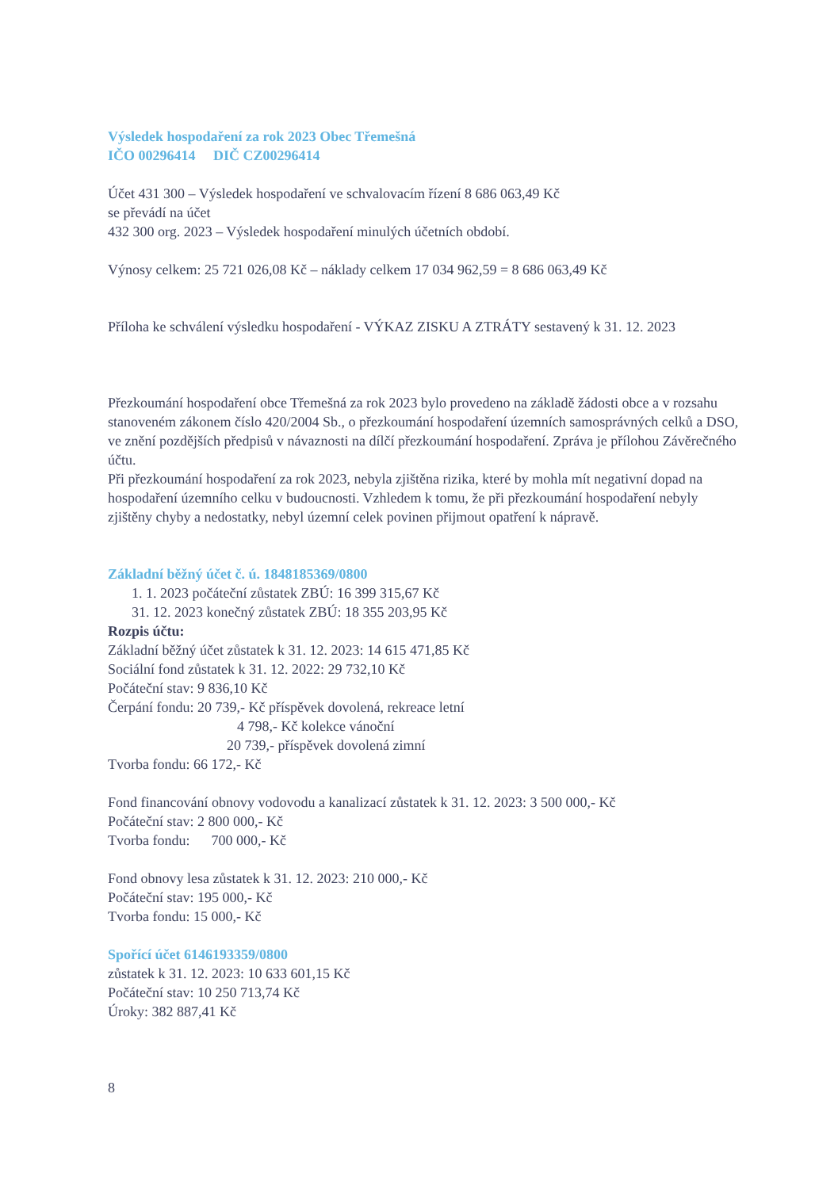Výsledek hospodaření za rok 2023 Obec Třemešná
IČO 00296414 DIČ CZ00296414
Účet 431 300 – Výsledek hospodaření ve schvalovacím řízení 8 686 063,49 Kč
se převádí na účet
432 300 org. 2023 – Výsledek hospodaření minulých účetních období.
Výnosy celkem: 25 721 026,08 Kč – náklady celkem 17 034 962,59 = 8 686 063,49 Kč
Příloha ke schválení výsledku hospodaření - VÝKAZ ZISKU A ZTRÁTY sestavený k 31. 12. 2023
Přezkoumání hospodaření obce Třemešná za rok 2023 bylo provedeno na základě žádosti obce a v rozsahu stanoveném zákonem číslo 420/2004 Sb., o přezkoumání hospodaření územních samosprávných celků a DSO, ve znění pozdějších předpisů v návaznosti na dílčí přezkoumání hospodaření. Zpráva je přílohou Závěrečného účtu.
Při přezkoumání hospodaření za rok 2023, nebyla zjištěna rizika, které by mohla mít negativní dopad na hospodaření územního celku v budoucnosti. Vzhledem k tomu, že při přezkoumání hospodaření nebyly zjištěny chyby a nedostatky, nebyl územní celek povinen přijmout opatření k nápravě.
Základní běžný účet č. ú. 1848185369/0800
1. 1. 2023 počáteční zůstatek ZBÚ: 16 399 315,67 Kč
31. 12. 2023 konečný zůstatek ZBÚ: 18 355 203,95 Kč
Rozpis účtu:
Základní běžný účet zůstatek k 31. 12. 2023: 14 615 471,85 Kč
Sociální fond zůstatek k 31. 12. 2022: 29 732,10 Kč
Počáteční stav: 9 836,10 Kč
Čerpání fondu: 20 739,- Kč příspěvek dovolená, rekreace letní
4 798,- Kč kolekce vánoční
20 739,- příspěvek dovolená zimní
Tvorba fondu: 66 172,- Kč
Fond financování obnovy vodovodu a kanalizací zůstatek k 31. 12. 2023: 3 500 000,- Kč
Počáteční stav: 2 800 000,- Kč
Tvorba fondu: 700 000,- Kč
Fond obnovy lesa zůstatek k 31. 12. 2023: 210 000,- Kč
Počáteční stav: 195 000,- Kč
Tvorba fondu: 15 000,- Kč
Spořící účet 6146193359/0800
zůstatek k 31. 12. 2023: 10 633 601,15 Kč
Počáteční stav: 10 250 713,74 Kč
Úroky: 382 887,41 Kč
8